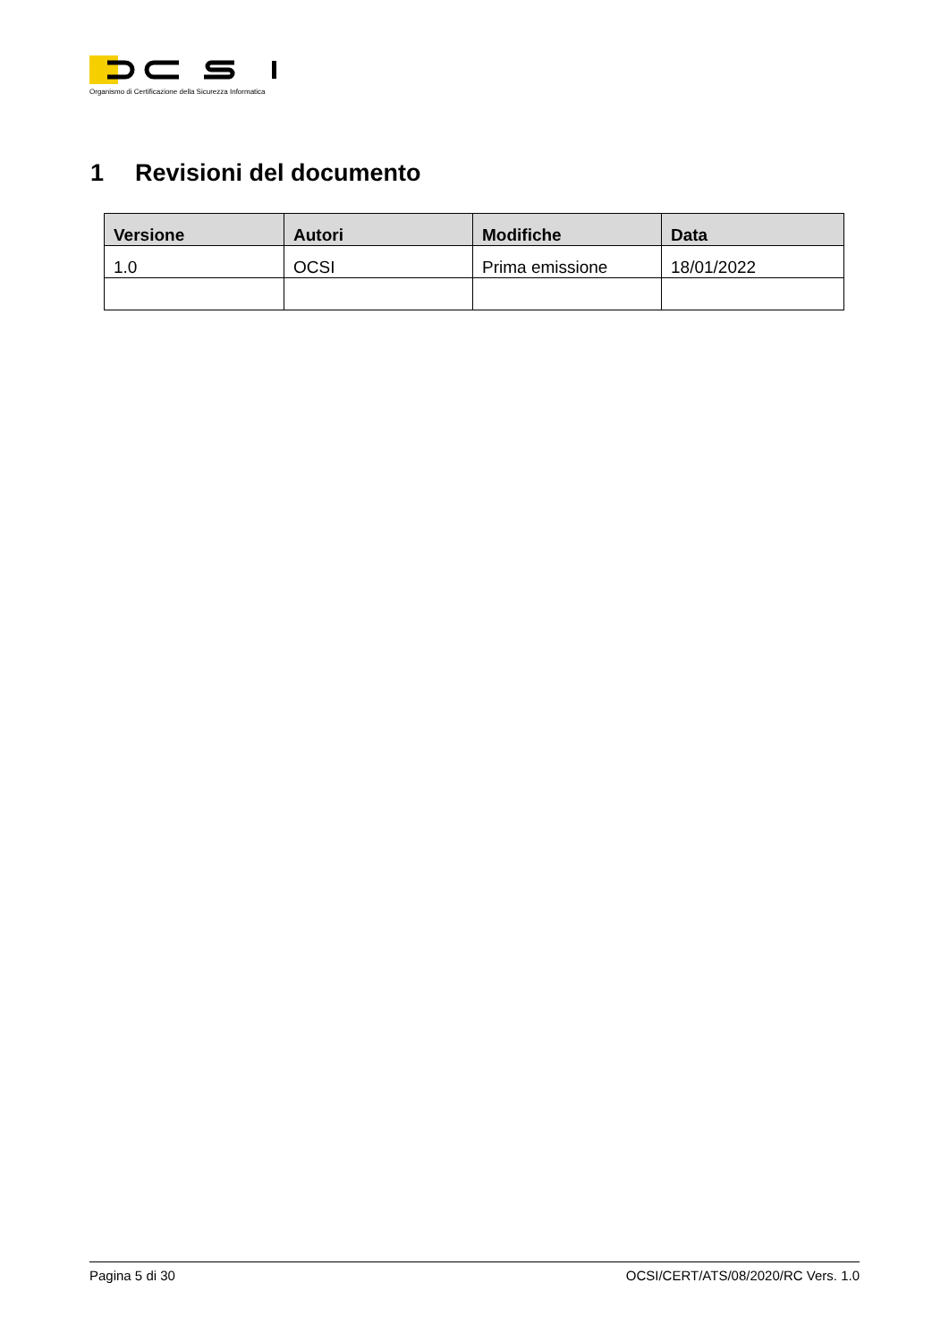Organismo di Certificazione della Sicurezza Informatica
1 Revisioni del documento
| Versione | Autori | Modifiche | Data |
| --- | --- | --- | --- |
| 1.0 | OCSI | Prima emissione | 18/01/2022 |
Pagina 5 di 30 OCSI/CERT/ATS/08/2020/RC Vers. 1.0